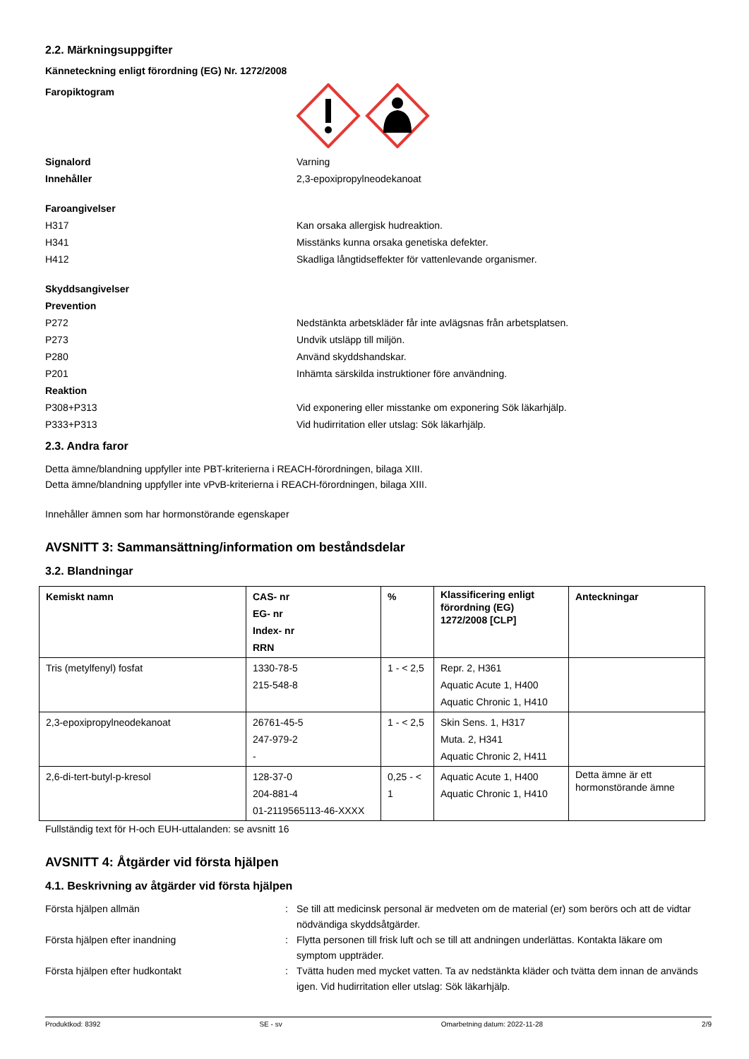2.2. Märkningsuppgifter
Känneteckning enligt förordning (EG) Nr. 1272/2008
Faropiktogram
Signalord Varning
Innehåller 2,3-epoxipropylneodekanoat
Faroangivelser
H317 Kan orsaka allergisk hudreaktion.
H341 Misstänks kunna orsaka genetiska defekter.
H412 Skadliga långtidseffekter för vattenlevande organismer.
Skyddsangivelser
Prevention
P272 Nedstänkta arbetskläder får inte avlägsnas från arbetsplatsen.
P273 Undvik utsläpp till miljön.
P280 Använd skyddshandskar.
P201 Inhämta särskilda instruktioner före användning.
Reaktion
P308+P313 Vid exponering eller misstanke om exponering Sök läkarhjälp.
P333+P313 Vid hudirritation eller utslag: Sök läkarhjälp.
2.3. Andra faror
Detta ämne/blandning uppfyller inte PBT-kriterierna i REACH-förordningen, bilaga XIII.
Detta ämne/blandning uppfyller inte vPvB-kriterierna i REACH-förordningen, bilaga XIII.
Innehåller ämnen som har hormonstörande egenskaper
AVSNITT 3: Sammansättning/information om beståndsdelar
3.2. Blandningar
| Kemiskt namn | CAS- nr EG- nr Index- nr RRN | % | Klassificering enligt förordning (EG) 1272/2008 [CLP] | Anteckningar |
| --- | --- | --- | --- | --- |
| Tris (metylfenyl) fosfat | 1330-78-5 215-548-8 | 1 - < 2,5 | Repr. 2, H361 Aquatic Acute 1, H400 Aquatic Chronic 1, H410 | |
| 2,3-epoxipropylneodekanoat | 26761-45-5 247-979-2 - | 1 - < 2,5 | Skin Sens. 1, H317 Muta. 2, H341 Aquatic Chronic 2, H411 | |
| 2,6-di-tert-butyl-p-kresol | 128-37-0 204-881-4 01-2119565113-46-XXXX | 0,25 - < 1 | Aquatic Acute 1, H400 Aquatic Chronic 1, H410 | Detta ämne är ett hormonstörande ämne |
Fullständig text för H-och EUH-uttalanden: se avsnitt 16
AVSNITT 4: Åtgärder vid första hjälpen
4.1. Beskrivning av åtgärder vid första hjälpen
Första hjälpen allmän : Se till att medicinsk personal är medveten om de material (er) som berörs och att de vidtar nödvändiga skyddsåtgärder.
Första hjälpen efter inandning : Flytta personen till frisk luft och se till att andningen underlättas. Kontakta läkare om symptom uppträder.
Första hjälpen efter hudkontakt : Tvätta huden med mycket vatten. Ta av nedstänkta kläder och tvätta dem innan de används igen. Vid hudirritation eller utslag: Sök läkarhjälp.
Produktkod: 8392 SE - sv Omarbetning datum: 2022-11-28 2/9